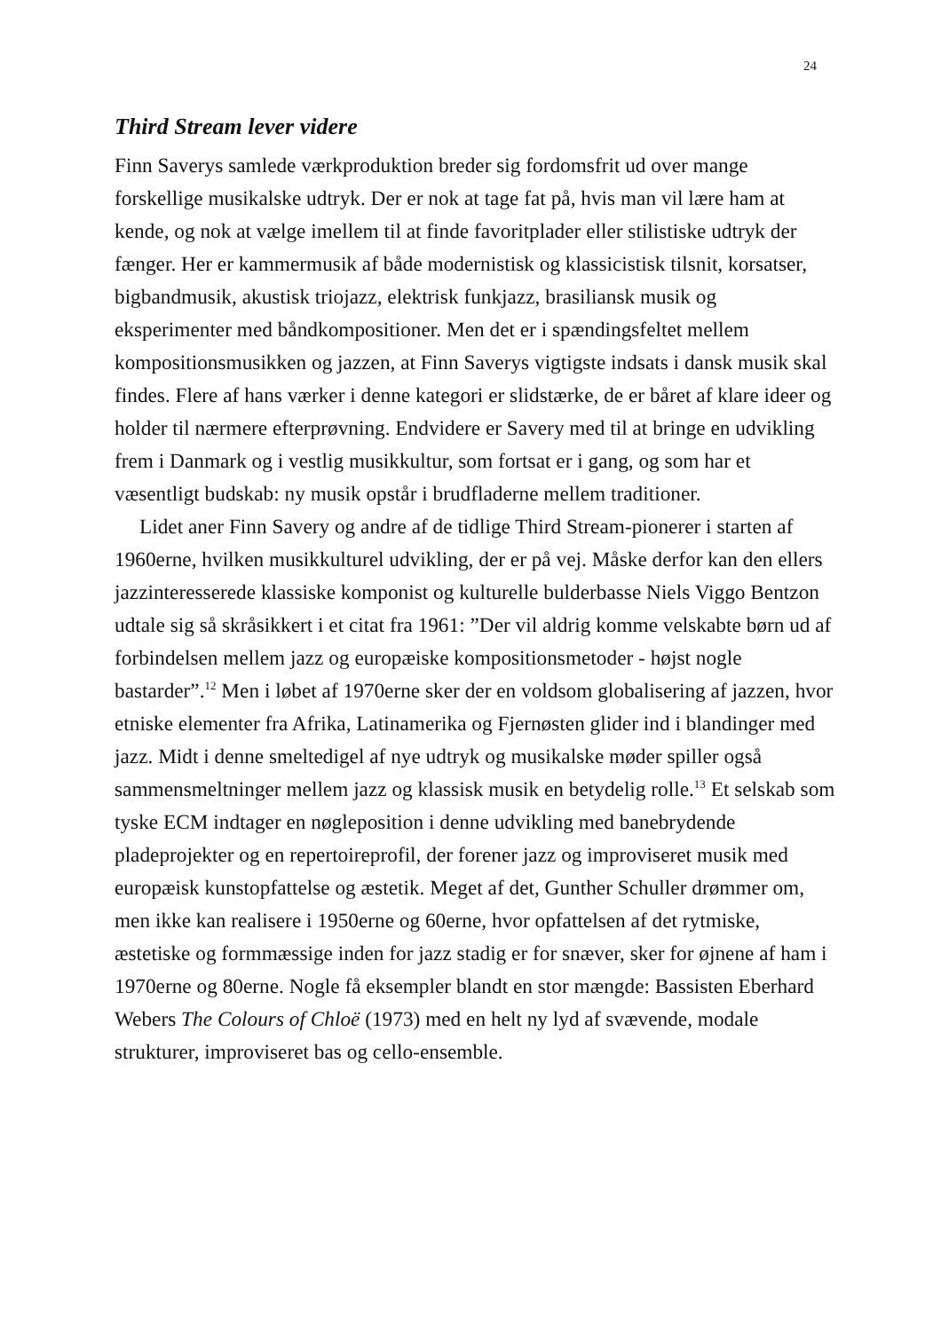24
Third Stream lever videre
Finn Saverys samlede værkproduktion breder sig fordomsfrit ud over mange forskellige musikalske udtryk. Der er nok at tage fat på, hvis man vil lære ham at kende, og nok at vælge imellem til at finde favoritplader eller stilistiske udtryk der fænger. Her er kammermusik af både modernistisk og klassicistisk tilsnit, korsatser, bigbandmusik, akustisk triojazz, elektrisk funkjazz, brasiliansk musik og eksperimenter med båndkompositioner. Men det er i spændingsfeltet mellem kompositionsmusikken og jazzen, at Finn Saverys vigtigste indsats i dansk musik skal findes. Flere af hans værker i denne kategori er slidstærke, de er båret af klare ideer og holder til nærmere efterprøvning. Endvidere er Savery med til at bringe en udvikling frem i Danmark og i vestlig musikkultur, som fortsat er i gang, og som har et væsentligt budskab: ny musik opstår i brudfladerne mellem traditioner.
Lidet aner Finn Savery og andre af de tidlige Third Stream-pionerer i starten af 1960erne, hvilken musikkulturel udvikling, der er på vej. Måske derfor kan den ellers jazzinteresserede klassiske komponist og kulturelle bulderbasse Niels Viggo Bentzon udtale sig så skråsikkert i et citat fra 1961: ”Der vil aldrig komme velskabte børn ud af forbindelsen mellem jazz og europæiske kompositionsmetoder - højst nogle bastarder”.<sup>12</sup> Men i løbet af 1970erne sker der en voldsom globalisering af jazzen, hvor etniske elementer fra Afrika, Latinamerika og Fjernøsten glider ind i blandinger med jazz. Midt i denne smeltedigel af nye udtryk og musikalske møder spiller også sammensmeltninger mellem jazz og klassisk musik en betydelig rolle.<sup>13</sup> Et selskab som tyske ECM indtager en nøgleposition i denne udvikling med banebrydende pladeprojekter og en repertoireprofil, der forener jazz og improviseret musik med europæisk kunstopfattelse og æstetik. Meget af det, Gunther Schuller drømmer om, men ikke kan realisere i 1950erne og 60erne, hvor opfattelsen af det rytmiske, æstetiske og formmæssige inden for jazz stadig er for snæver, sker for øjnene af ham i 1970erne og 80erne. Nogle få eksempler blandt en stor mængde: Bassisten Eberhard Webers The Colours of Chloë (1973) med en helt ny lyd af svævende, modale strukturer, improviseret bas og cello-ensemble.